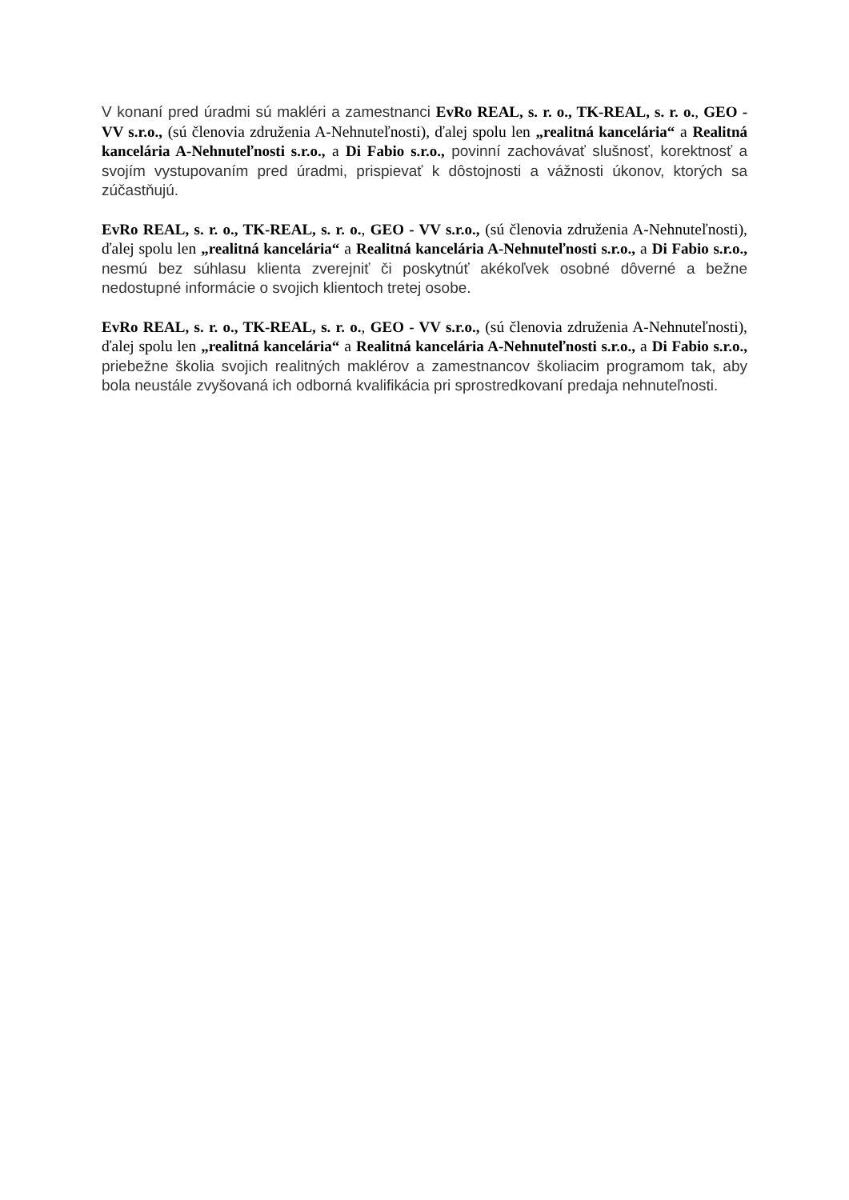V konaní pred úradmi sú makléri a zamestnanci EvRo REAL, s. r. o., TK-REAL, s. r. o., GEO - VV s.r.o., (sú členovia združenia A-Nehnuteľnosti), ďalej spolu len „realitná kancelária“ a Realitná kancelária A-Nehnuteľnosti s.r.o., a Di Fabio s.r.o., povinní zachovávať slušnosť, korektnosť a svojím vystupovaním pred úradmi, prispievať k dôstojnosti a vážnosti úkonov, ktorých sa zúčastňujú.
EvRo REAL, s. r. o., TK-REAL, s. r. o., GEO - VV s.r.o., (sú členovia združenia A-Nehnuteľnosti), ďalej spolu len „realitná kancelária“ a Realitná kancelária A-Nehnuteľnosti s.r.o., a Di Fabio s.r.o., nesmú bez súhlasu klienta zverejniť či poskytnúť akékoľvek osobné dôverné a bežne nedostupné informácie o svojich klientoch tretej osobe.
EvRo REAL, s. r. o., TK-REAL, s. r. o., GEO - VV s.r.o., (sú členovia združenia A-Nehnuteľnosti), ďalej spolu len „realitná kancelária“ a Realitná kancelária A-Nehnuteľnosti s.r.o., a Di Fabio s.r.o., priebežne školia svojich realitných maklérov a zamestnancov školiacim programom tak, aby bola neustále zvyšovaná ich odborná kvalifikácia pri sprostredkovaní predaja nehnuteľnosti.